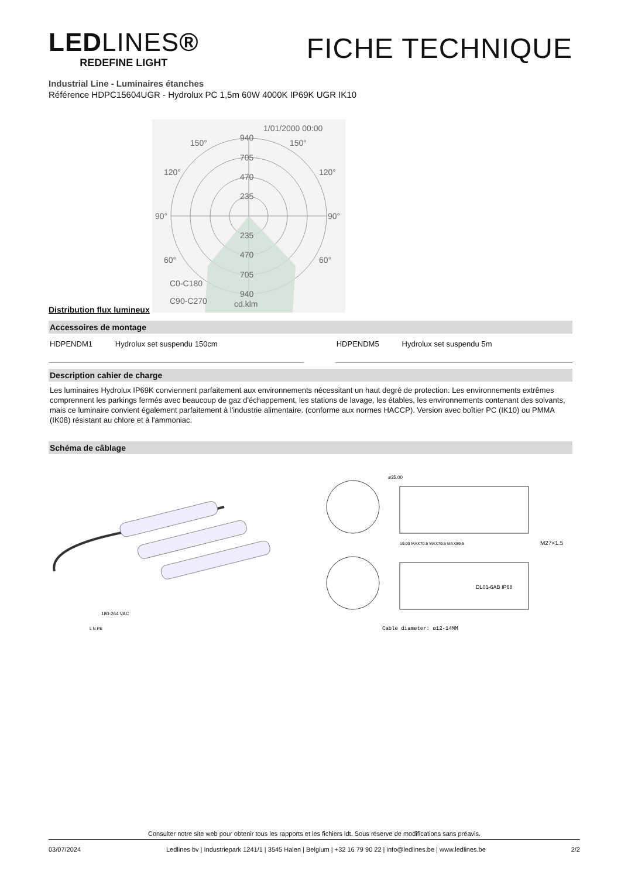LEDLINES®
REDEFINE LIGHT
FICHE TECHNIQUE
Industrial Line - Luminaires étanches
Référence HDPC15604UGR - Hydrolux PC 1,5m 60W 4000K IP69K UGR IK10
Distribution flux lumineux
1/01/2000 00:00
940
705
470
235
235
470
705
940
90°
90°
120°
120°
150°
150°
60°
60°
C0-C180
C90-C270
cd.klm
Accessoires de montage
| HDPENDM1 | Hydrolux set suspendu 150cm | | | HDPENDM5 | Hydrolux set suspendu 5m | |
Description cahier de charge
Les luminaires Hydrolux IP69K conviennent parfaitement aux environnements nécessitant un haut degré de protection. Les environnements extrêmes comprennent les parkings fermés avec beaucoup de gaz d'échappement, les stations de lavage, les étables, les environnements contenant des solvants, mais ce luminaire convient également parfaitement à l'industrie alimentaire. (conforme aux normes HACCP). Version avec boîtier PC (IK10) ou PMMA (IK08) résistant au chlore et à l'ammoniac.
Schéma de câblage
180-264 VAC
L N PE
ø35.00
19.00 MAX70.5 MAX79.5 MAX89.5
M27×1.5
DL01-6AB IP68
Cable diameter: ø12-14MM
Consulter notre site web pour obtenir tous les rapports et les fichiers ldt. Sous réserve de modifications sans préavis.
03/07/2024 Ledlines bv | Industriepark 1241/1 | 3545 Halen | Belgium | +32 16 79 90 22 | info@ledlines.be | www.ledlines.be 2/2